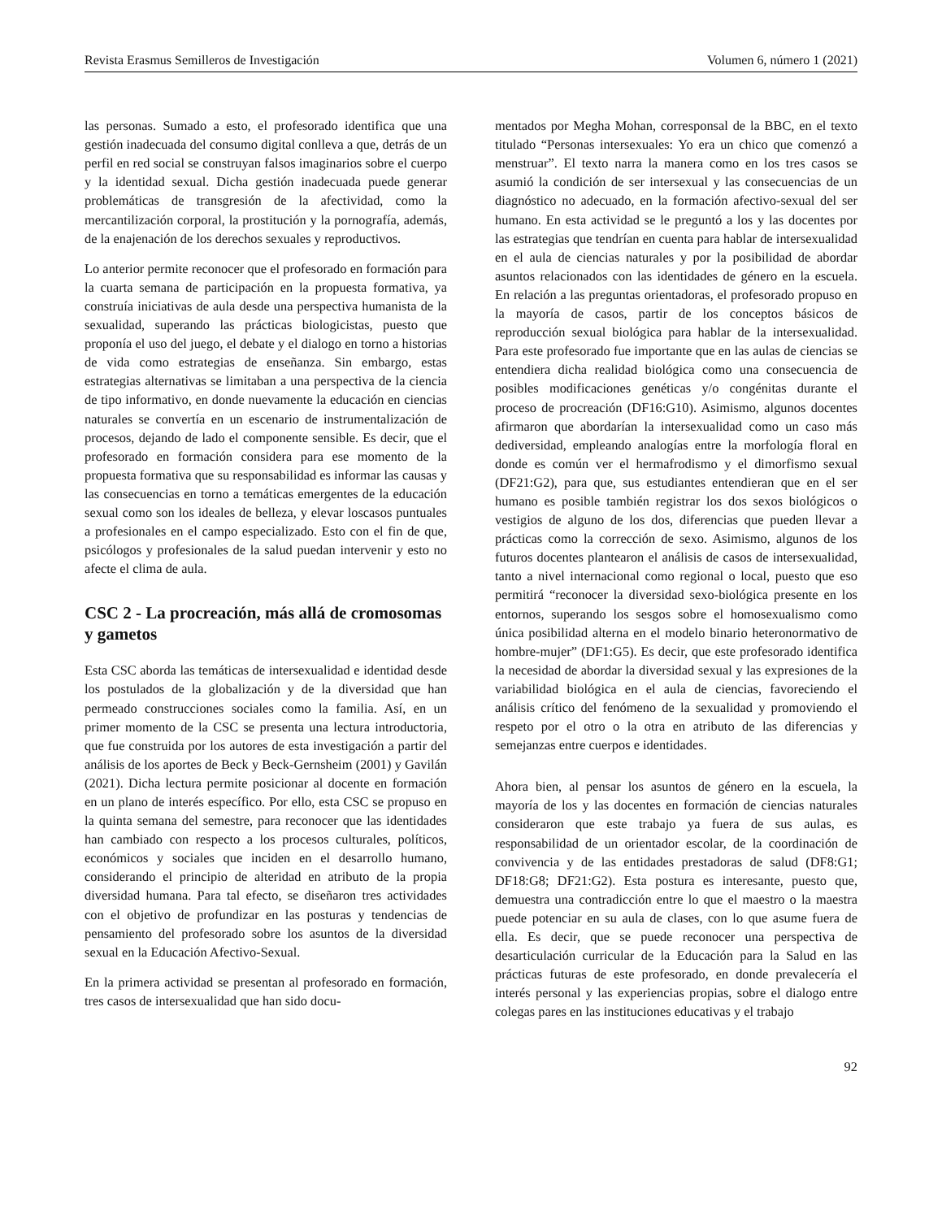Revista Erasmus Semilleros de Investigación Volumen 6, número 1 (2021)
las personas. Sumado a esto, el profesorado identifica que una gestión inadecuada del consumo digital conlleva a que, detrás de un perfil en red social se construyan falsos imaginarios sobre el cuerpo y la identidad sexual. Dicha gestión inadecuada puede generar problemáticas de transgresión de la afectividad, como la mercantilización corporal, la prostitución y la pornografía, además, de la enajenación de los derechos sexuales y reproductivos.
Lo anterior permite reconocer que el profesorado en formación para la cuarta semana de participación en la propuesta formativa, ya construía iniciativas de aula desde una perspectiva humanista de la sexualidad, superando las prácticas biologicistas, puesto que proponía el uso del juego, el debate y el dialogo en torno a historias de vida como estrategias de enseñanza. Sin embargo, estas estrategias alternativas se limitaban a una perspectiva de la ciencia de tipo informativo, en donde nuevamente la educación en ciencias naturales se convertía en un escenario de instrumentalización de procesos, dejando de lado el componente sensible. Es decir, que el profesorado en formación considera para ese momento de la propuesta formativa que su responsabilidad es informar las causas y las consecuencias en torno a temáticas emergentes de la educación sexual como son los ideales de belleza, y elevar loscasos puntuales a profesionales en el campo especializado. Esto con el fin de que, psicólogos y profesionales de la salud puedan intervenir y esto no afecte el clima de aula.
CSC 2 - La procreación, más allá de cromosomas y gametos
Esta CSC aborda las temáticas de intersexualidad e identidad desde los postulados de la globalización y de la diversidad que han permeado construcciones sociales como la familia. Así, en un primer momento de la CSC se presenta una lectura introductoria, que fue construida por los autores de esta investigación a partir del análisis de los aportes de Beck y Beck-Gernsheim (2001) y Gavilán (2021). Dicha lectura permite posicionar al docente en formación en un plano de interés específico. Por ello, esta CSC se propuso en la quinta semana del semestre, para reconocer que las identidades han cambiado con respecto a los procesos culturales, políticos, económicos y sociales que inciden en el desarrollo humano, considerando el principio de alteridad en atributo de la propia diversidad humana. Para tal efecto, se diseñaron tres actividades con el objetivo de profundizar en las posturas y tendencias de pensamiento del profesorado sobre los asuntos de la diversidad sexual en la Educación Afectivo-Sexual.
En la primera actividad se presentan al profesorado en formación, tres casos de intersexualidad que han sido docu-
mentados por Megha Mohan, corresponsal de la BBC, en el texto titulado “Personas intersexuales: Yo era un chico que comenzó a menstruar”. El texto narra la manera como en los tres casos se asumió la condición de ser intersexual y las consecuencias de un diagnóstico no adecuado, en la formación afectivo-sexual del ser humano. En esta actividad se le preguntó a los y las docentes por las estrategias que tendrían en cuenta para hablar de intersexualidad en el aula de ciencias naturales y por la posibilidad de abordar asuntos relacionados con las identidades de género en la escuela. En relación a las preguntas orientadoras, el profesorado propuso en la mayoría de casos, partir de los conceptos básicos de reproducción sexual biológica para hablar de la intersexualidad. Para este profesorado fue importante que en las aulas de ciencias se entendiera dicha realidad biológica como una consecuencia de posibles modificaciones genéticas y/o congénitas durante el proceso de procreación (DF16:G10). Asimismo, algunos docentes afirmaron que abordarían la intersexualidad como un caso más dediversidad, empleando analogías entre la morfología floral en donde es común ver el hermafrodismo y el dimorfismo sexual (DF21:G2), para que, sus estudiantes entendieran que en el ser humano es posible también registrar los dos sexos biológicos o vestigios de alguno de los dos, diferencias que pueden llevar a prácticas como la corrección de sexo. Asimismo, algunos de los futuros docentes plantearon el análisis de casos de intersexualidad, tanto a nivel internacional como regional o local, puesto que eso permitirá “reconocer la diversidad sexo-biológica presente en los entornos, superando los sesgos sobre el homosexualismo como única posibilidad alterna en el modelo binario heteronormativo de hombre-mujer” (DF1:G5). Es decir, que este profesorado identifica la necesidad de abordar la diversidad sexual y las expresiones de la variabilidad biológica en el aula de ciencias, favoreciendo el análisis crítico del fenómeno de la sexualidad y promoviendo el respeto por el otro o la otra en atributo de las diferencias y semejanzas entre cuerpos e identidades.
Ahora bien, al pensar los asuntos de género en la escuela, la mayoría de los y las docentes en formación de ciencias naturales consideraron que este trabajo ya fuera de sus aulas, es responsabilidad de un orientador escolar, de la coordinación de convivencia y de las entidades prestadoras de salud (DF8:G1; DF18:G8; DF21:G2). Esta postura es interesante, puesto que, demuestra una contradicción entre lo que el maestro o la maestra puede potenciar en su aula de clases, con lo que asume fuera de ella. Es decir, que se puede reconocer una perspectiva de desarticulación curricular de la Educación para la Salud en las prácticas futuras de este profesorado, en donde prevalecería el interés personal y las experiencias propias, sobre el dialogo entre colegas pares en las instituciones educativas y el trabajo
92